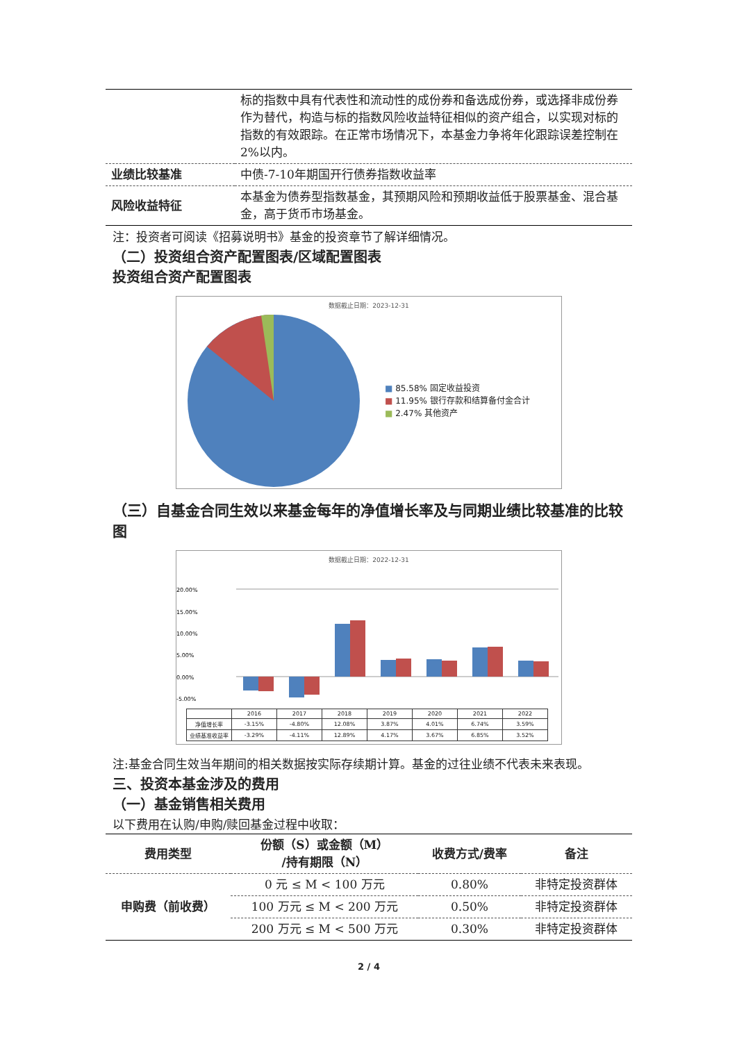| | 标的指数中具有代表性和流动性的成份券和备选成份券，或选择非成份券作为替代，构造与标的指数风险收益特征相似的资产组合，以实现对标的指数的有效跟踪。在正常市场情况下，本基金力争将年化跟踪误差控制在2%以内。 |
| 业绩比较基准 | 中债-7-10年期国开行债券指数收益率 |
| 风险收益特征 | 本基金为债券型指数基金，其预期风险和预期收益低于股票基金、混合基金，高于货币市场基金。 |
注：投资者可阅读《招募说明书》基金的投资章节了解详细情况。
（二）投资组合资产配置图表/区域配置图表
投资组合资产配置图表
数据截止日期：2023-12-31
■ 85.58% 固定收益投资
■ 11.95% 银行存款和结算备付金合计
■ 2.47% 其他资产
（三）自基金合同生效以来基金每年的净值增长率及与同期业绩比较基准的比较图
数据截止日期：2022-12-31
20.00%
15.00%
10.00%
5.00%
0.00%
-5.00%
| | 2016 | 2017 | 2018 | 2019 | 2020 | 2021 | 2022 |
| 净值增长率 | -3.15% | -4.80% | 12.08% | 3.87% | 4.01% | 6.74% | 3.59% |
| 业绩基准收益率 | -3.29% | -4.11% | 12.89% | 4.17% | 3.67% | 6.85% | 3.52% |
注:基金合同生效当年期间的相关数据按实际存续期计算。基金的过往业绩不代表未来表现。
三、投资本基金涉及的费用
（一）基金销售相关费用
以下费用在认购/申购/赎回基金过程中收取：
| 费用类型 | 份额（S）或金额（M） /持有期限（N） | 收费方式/费率 | 备注 |
| --- | --- | --- | --- |
| 申购费（前收费） | 0 元 ≤ M < 100 万元 | 0.80% | 非特定投资群体 |
| | 100 万元 ≤ M < 200 万元 | 0.50% | 非特定投资群体 |
| | 200 万元 ≤ M < 500 万元 | 0.30% | 非特定投资群体 |
2 / 4